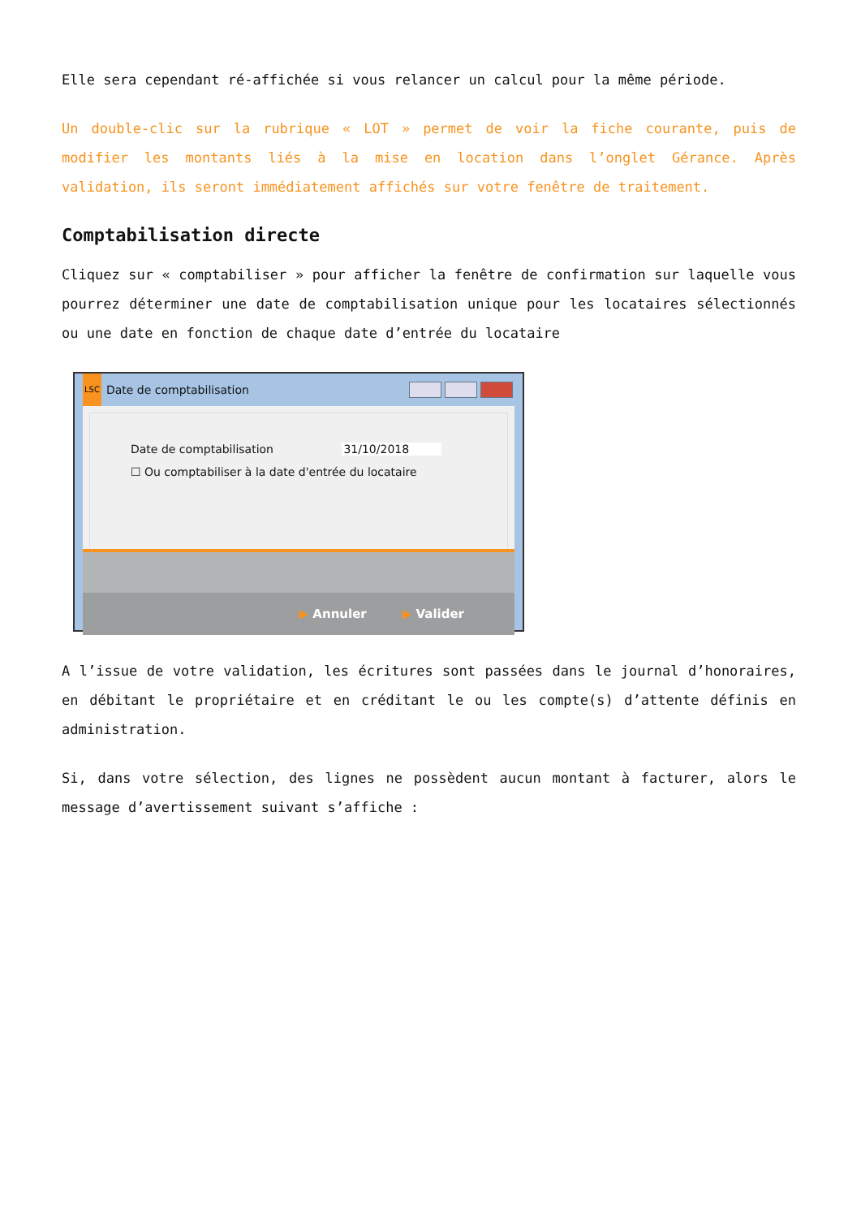Elle sera cependant ré-affichée si vous relancer un calcul pour la même période.
Un double-clic sur la rubrique « LOT » permet de voir la fiche courante, puis de modifier les montants liés à la mise en location dans l’onglet Gérance. Après validation, ils seront immédiatement affichés sur votre fenêtre de traitement.
Comptabilisation directe
Cliquez sur « comptabiliser » pour afficher la fenêtre de confirmation sur laquelle vous pourrez déterminer une date de comptabilisation unique pour les locataires sélectionnés ou une date en fonction de chaque date d’entrée du locataire
LSC Date de comptabilisation
Date de comptabilisation 31/10/2018
☐ Ou comptabiliser à la date d'entrée du locataire
▶ Annuler ▶ Valider
A l’issue de votre validation, les écritures sont passées dans le journal d’honoraires, en débitant le propriétaire et en créditant le ou les compte(s) d’attente définis en administration.
Si, dans votre sélection, des lignes ne possèdent aucun montant à facturer, alors le message d’avertissement suivant s’affiche :